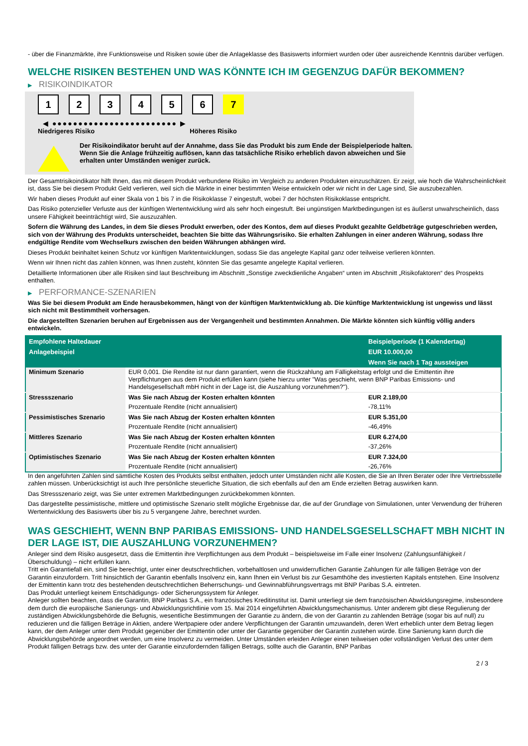- über die Finanzmärkte, ihre Funktionsweise und Risiken sowie über die Anlageklasse des Basiswerts informiert wurden oder über ausreichende Kenntnis darüber verfügen.
WELCHE RISIKEN BESTEHEN UND WAS KÖNNTE ICH IM GEGENZUG DAFÜR BEKOMMEN?
▶ RISIKOINDIKATOR
1 2 3 4 5 6 7
◀ ●●●●●●●●●●●●●●●●●●●●●●●● ▶
Niedrigeres Risiko Höheres Risiko
Der Risikoindikator beruht auf der Annahme, dass Sie das Produkt bis zum Ende der Beispielperiode halten.
Wenn Sie die Anlage frühzeitig auflösen, kann das tatsächliche Risiko erheblich davon abweichen und Sie erhalten unter Umständen weniger zurück.
Der Gesamtrisikoindikator hilft Ihnen, das mit diesem Produkt verbundene Risiko im Vergleich zu anderen Produkten einzuschätzen. Er zeigt, wie hoch die Wahrscheinlichkeit ist, dass Sie bei diesem Produkt Geld verlieren, weil sich die Märkte in einer bestimmten Weise entwickeln oder wir nicht in der Lage sind, Sie auszubezahlen.
Wir haben dieses Produkt auf einer Skala von 1 bis 7 in die Risikoklasse 7 eingestuft, wobei 7 der höchsten Risikoklasse entspricht.
Das Risiko potenzieller Verluste aus der künftigen Wertentwicklung wird als sehr hoch eingestuft. Bei ungünstigen Marktbedingungen ist es äußerst unwahrscheinlich, dass unsere Fähigkeit beeinträchtigt wird, Sie auszuzahlen.
Sofern die Währung des Landes, in dem Sie dieses Produkt erwerben, oder des Kontos, dem auf dieses Produkt gezahlte Geldbeträge gutgeschrieben werden, sich von der Währung des Produkts unterscheidet, beachten Sie bitte das Währungsrisiko. Sie erhalten Zahlungen in einer anderen Währung, sodass Ihre endgültige Rendite vom Wechselkurs zwischen den beiden Währungen abhängen wird.
Dieses Produkt beinhaltet keinen Schutz vor künftigen Marktentwicklungen, sodass Sie das angelegte Kapital ganz oder teilweise verlieren könnten.
Wenn wir Ihnen nicht das zahlen können, was Ihnen zusteht, könnten Sie das gesamte angelegte Kapital verlieren.
Detaillierte Informationen über alle Risiken sind laut Beschreibung im Abschnitt „Sonstige zweckdienliche Angaben“ unten im Abschnitt „Risikofaktoren“ des Prospekts enthalten.
▶ PERFORMANCE-SZENARIEN
Was Sie bei diesem Produkt am Ende herausbekommen, hängt von der künftigen Marktentwicklung ab. Die künftige Marktentwicklung ist ungewiss und lässt sich nicht mit Bestimmtheit vorhersagen.
Die dargestellten Szenarien beruhen auf Ergebnissen aus der Vergangenheit und bestimmten Annahmen. Die Märkte könnten sich künftig völlig anders entwickeln.
| Empfohlene Haltedauer | | Beispielperiode (1 Kalendertag) |
| --- | --- | --- |
| Anlagebeispiel | | EUR 10.000,00 |
| | | Wenn Sie nach 1 Tag aussteigen |
| Minimum Szenario | EUR 0,001. Die Rendite ist nur dann garantiert, wenn die Rückzahlung am Fälligkeitstag erfolgt und die Emittentin ihre Verpflichtungen aus dem Produkt erfüllen kann (siehe hierzu unter "Was geschieht, wenn BNP Paribas Emissions- und Handelsgesellschaft mbH nicht in der Lage ist, die Auszahlung vorzunehmen?"). | |
| Stressszenario | Was Sie nach Abzug der Kosten erhalten könnten | EUR 2.189,00 |
| | Prozentuale Rendite (nicht annualisiert) | -78,11% |
| Pessimistisches Szenario | Was Sie nach Abzug der Kosten erhalten könnten | EUR 5.351,00 |
| | Prozentuale Rendite (nicht annualisiert) | -46,49% |
| Mittleres Szenario | Was Sie nach Abzug der Kosten erhalten könnten | EUR 6.274,00 |
| | Prozentuale Rendite (nicht annualisiert) | -37,26% |
| Optimistisches Szenario | Was Sie nach Abzug der Kosten erhalten könnten | EUR 7.324,00 |
| | Prozentuale Rendite (nicht annualisiert) | -26,76% |
In den angeführten Zahlen sind sämtliche Kosten des Produkts selbst enthalten, jedoch unter Umständen nicht alle Kosten, die Sie an Ihren Berater oder Ihre Vertriebsstelle zahlen müssen. Unberücksichtigt ist auch Ihre persönliche steuerliche Situation, die sich ebenfalls auf den am Ende erzielten Betrag auswirken kann.
Das Stressszenario zeigt, was Sie unter extremen Marktbedingungen zurückbekommen könnten.
Das dargestellte pessimistische, mittlere und optimistische Szenario stellt mögliche Ergebnisse dar, die auf der Grundlage von Simulationen, unter Verwendung der früheren Wertentwicklung des Basiswerts über bis zu 5 vergangene Jahre, berechnet wurden.
WAS GESCHIEHT, WENN BNP PARIBAS EMISSIONS- UND HANDELSGESELLSCHAFT MBH NICHT IN DER LAGE IST, DIE AUSZAHLUNG VORZUNEHMEN?
Anleger sind dem Risiko ausgesetzt, dass die Emittentin ihre Verpflichtungen aus dem Produkt – beispielsweise im Falle einer Insolvenz (Zahlungsunfähigkeit / Überschuldung) – nicht erfüllen kann.
Tritt ein Garantiefall ein, sind Sie berechtigt, unter einer deutschrechtlichen, vorbehaltlosen und unwiderruflichen Garantie Zahlungen für alle fälligen Beträge von der Garantin einzufordern. Tritt hinsichtlich der Garantin ebenfalls Insolvenz ein, kann Ihnen ein Verlust bis zur Gesamthöhe des investierten Kapitals entstehen. Eine Insolvenz der Emittentin kann trotz des bestehenden deutschrechtlichen Beherrschungs- und Gewinnabführungsvertrags mit BNP Paribas S.A. eintreten.
Das Produkt unterliegt keinem Entschädigungs- oder Sicherungssystem für Anleger.
Anleger sollten beachten, dass die Garantin, BNP Paribas S.A., ein französisches Kreditinstitut ist. Damit unterliegt sie dem französischen Abwicklungsregime, insbesondere dem durch die europäische Sanierungs- und Abwicklungsrichtlinie vom 15. Mai 2014 eingeführten Abwicklungsmechanismus. Unter anderem gibt diese Regulierung der zuständigen Abwicklungsbehörde die Befugnis, wesentliche Bestimmungen der Garantie zu ändern, die von der Garantin zu zahlenden Beträge (sogar bis auf null) zu reduzieren und die fälligen Beträge in Aktien, andere Wertpapiere oder andere Verpflichtungen der Garantin umzuwandeln, deren Wert erheblich unter dem Betrag liegen kann, der dem Anleger unter dem Produkt gegenüber der Emittentin oder unter der Garantie gegenüber der Garantin zustehen würde. Eine Sanierung kann durch die Abwicklungsbehörde angeordnet werden, um eine Insolvenz zu vermeiden. Unter Umständen erleiden Anleger einen teilweisen oder vollständigen Verlust des unter dem Produkt fälligen Betrags bzw. des unter der Garantie einzufordernden fälligen Betrags, sollte auch die Garantin, BNP Paribas
2 / 3